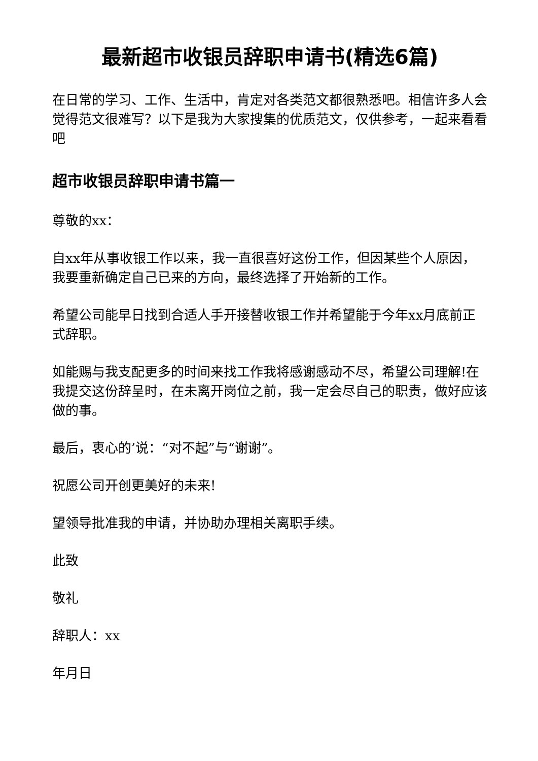最新超市收银员辞职申请书(精选6篇)
在日常的学习、工作、生活中，肯定对各类范文都很熟悉吧。相信许多人会觉得范文很难写？以下是我为大家搜集的优质范文，仅供参考，一起来看看吧
超市收银员辞职申请书篇一
尊敬的xx：
自xx年从事收银工作以来，我一直很喜好这份工作，但因某些个人原因，我要重新确定自己已来的方向，最终选择了开始新的工作。
希望公司能早日找到合适人手开接替收银工作并希望能于今年xx月底前正式辞职。
如能赐与我支配更多的时间来找工作我将感谢感动不尽，希望公司理解!在我提交这份辞呈时，在未离开岗位之前，我一定会尽自己的职责，做好应该做的事。
最后，衷心的’说：“对不起”与“谢谢”。
祝愿公司开创更美好的未来!
望领导批准我的申请，并协助办理相关离职手续。
此致
敬礼
辞职人：xx
年月日